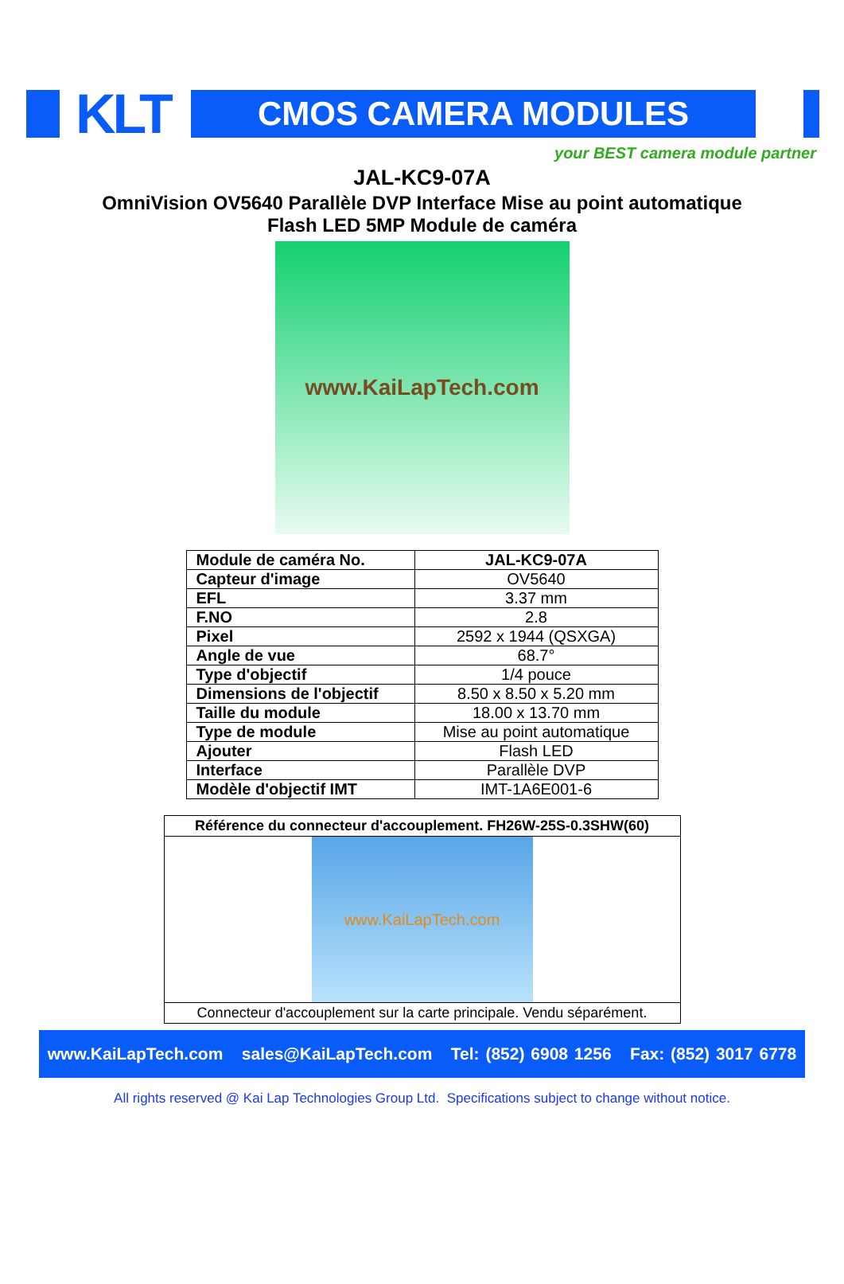KLT CMOS CAMERA MODULES
your BEST camera module partner
JAL-KC9-07A
OmniVision OV5640 Parallèle DVP Interface Mise au point automatique
Flash LED 5MP Module de caméra
www.KaiLapTech.com
| Module de caméra No. | JAL-KC9-07A |
| Capteur d'image | OV5640 |
| EFL | 3.37 mm |
| F.NO | 2.8 |
| Pixel | 2592 x 1944 (QSXGA) |
| Angle de vue | 68.7° |
| Type d'objectif | 1/4 pouce |
| Dimensions de l'objectif | 8.50 x 8.50 x 5.20 mm |
| Taille du module | 18.00 x 13.70 mm |
| Type de module | Mise au point automatique |
| Ajouter | Flash LED |
| Interface | Parallèle DVP |
| Modèle d'objectif IMT | IMT-1A6E001-6 |
| Référence du connecteur d'accouplement. FH26W-25S-0.3SHW(60) |
| www.KaiLapTech.com |
| Connecteur d'accouplement sur la carte principale. Vendu séparément. |
www.KaiLapTech.com sales@KaiLapTech.com Tel: (852) 6908 1256 Fax: (852) 3017 6778
All rights reserved @ Kai Lap Technologies Group Ltd. Specifications subject to change without notice.